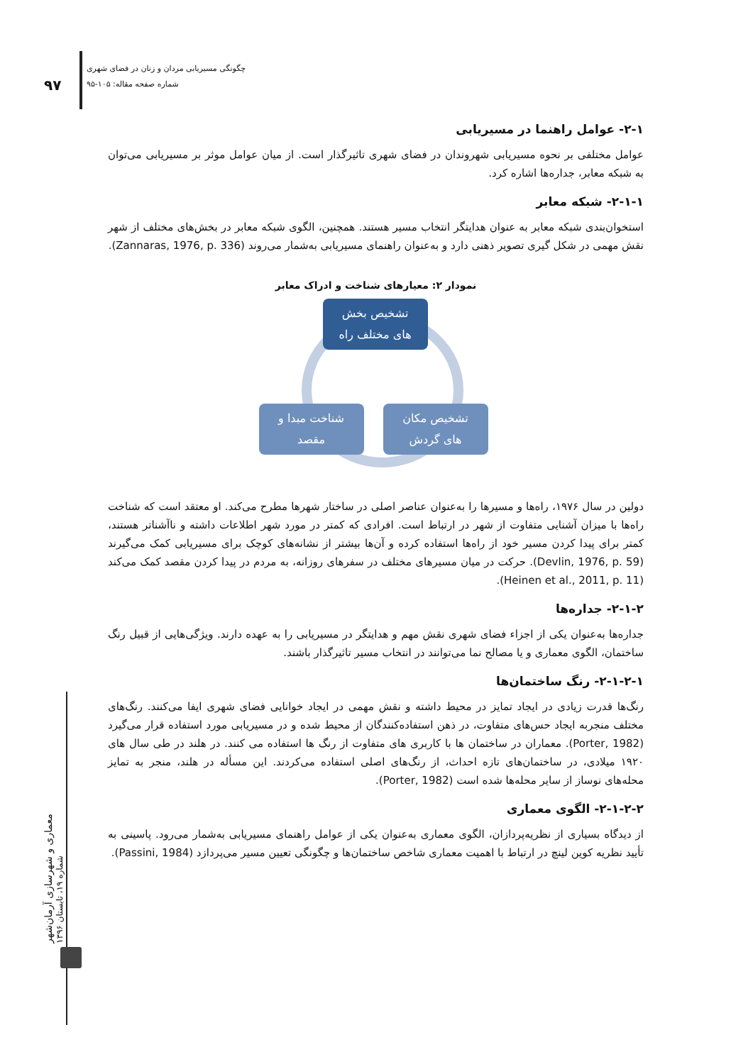۹۷
چگونگی مسیریابی مردان و زنان در فضای شهری
شماره صفحه مقاله: ۱۰۵-۹۵
معماری و شهرسازی آرمان‌شهر
شماره ۱۹، تابستان ۱۳۹۶
۲-۱- عوامل راهنما در مسیریابی
عوامل مختلفی بر نحوه مسیریابی شهروندان در فضای شهری تاثیرگذار است. از میان عوامل موثر بر مسیریابی می‌توان به شبکه معابر، جداره‌ها اشاره کرد.
۲-۱-۱- شبکه معابر
استخوان‌بندی شبکه معابر به عنوان هدایتگر انتخاب مسیر هستند. همچنین، الگوی شبکه معابر در بخش‌های مختلف از شهر نقش مهمی در شکل گیری تصویر ذهنی دارد و به‌عنوان راهنمای مسیریابی به‌شمار می‌روند (Zannaras, 1976, p. 336).
نمودار ۲: معیارهای شناخت و ادراک معابر
تشخیص بخش
های مختلف راه
شناخت مبدا و
مقصد
تشخیص مکان
های گردش
دولین در سال ۱۹۷۶، راه‌ها و مسیرها را به‌عنوان عناصر اصلی در ساختار شهرها مطرح می‌کند. او معتقد است که شناخت راه‌ها با میزان آشنایی متفاوت از شهر در ارتباط است. افرادی که کمتر در مورد شهر اطلاعات داشته و ناآشناتر هستند، کمتر برای پیدا کردن مسیر خود از راه‌ها استفاده کرده و آن‌ها بیشتر از نشانه‌های کوچک برای مسیریابی کمک می‌گیرند (Devlin, 1976, p. 59). حرکت در میان مسیرهای مختلف در سفرهای روزانه، به مردم در پیدا کردن مقصد کمک می‌کند (Heinen et al., 2011, p. 11).
۲-۱-۲- جداره‌ها
جداره‌ها به‌عنوان یکی از اجزاء فضای شهری نقش مهم و هدایتگر در مسیریابی را به عهده دارند. ویژگی‌هایی از قبیل رنگ ساختمان، الگوی معماری و یا مصالح نما می‌توانند در انتخاب مسیر تاثیرگذار باشند.
۲-۱-۲-۱- رنگ ساختمان‌ها
رنگ‌ها قدرت زیادی در ایجاد تمایز در محیط داشته و نقش مهمی در ایجاد خوانایی فضای شهری ایفا می‌کنند. رنگ‌های مختلف منجربه ایجاد حس‌های متفاوت، در ذهن استفاده‌کنندگان از محیط شده و در مسیریابی مورد استفاده قرار می‌گیرد (Porter, 1982). معماران در ساختمان ها با کاربری های متفاوت از رنگ ها استفاده می کنند. در هلند در طی سال های ۱۹۲۰ میلادی، در ساختمان‌های تازه احداث، از رنگ‌های اصلی استفاده می‌کردند. این مسأله در هلند، منجر به تمایز محله‌های نوساز از سایر محله‌ها شده است (Porter, 1982).
۲-۱-۲-۲- الگوی معماری
از دیدگاه بسیاری از نظریه‌پردازان، الگوی معماری به‌عنوان یکی از عوامل راهنمای مسیریابی به‌شمار می‌رود. پاسینی به تأیید نظریه کوین لینچ در ارتباط با اهمیت معماری شاخص ساختمان‌ها و چگونگی تعیین مسیر می‌پردازد (Passini, 1984).